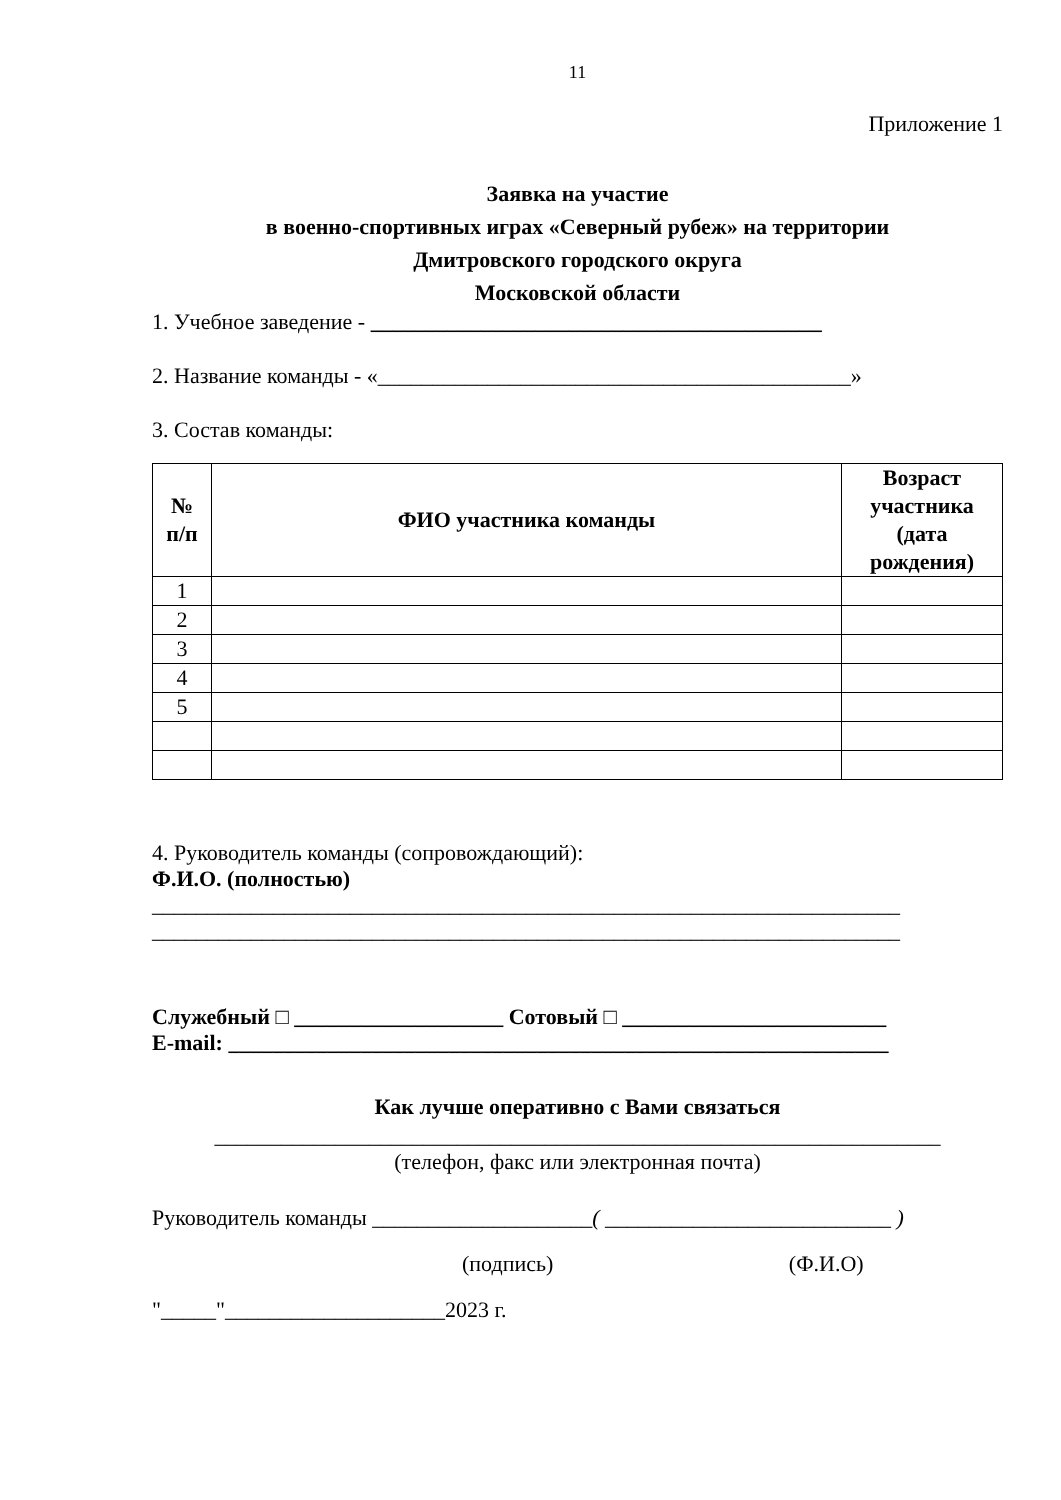11
Приложение 1
Заявка на участие
в военно-спортивных играх «Северный рубеж» на территории
Дмитровского городского округа
Московской области
1. Учебное заведение - _________________________________________
2. Название команды - «___________________________________________»
3. Состав команды:
| № п/п | ФИО участника команды | Возраст участника (дата рождения) |
| --- | --- | --- |
| 1 | | |
| 2 | | |
| 3 | | |
| 4 | | |
| 5 | | |
4. Руководитель команды (сопровождающий):
Ф.И.О. (полностью)
____________________________________________________________________
____________________________________________________________________
Служебный □ ___________________ Сотовый □ ________________________
E-mail: ____________________________________________________________
Как лучше оперативно с Вами связаться
__________________________________________________________________
(телефон, факс или электронная почта)
Руководитель команды ____________________( __________________________ )
(подпись) (Ф.И.О)
"_____"____________________2023 г.